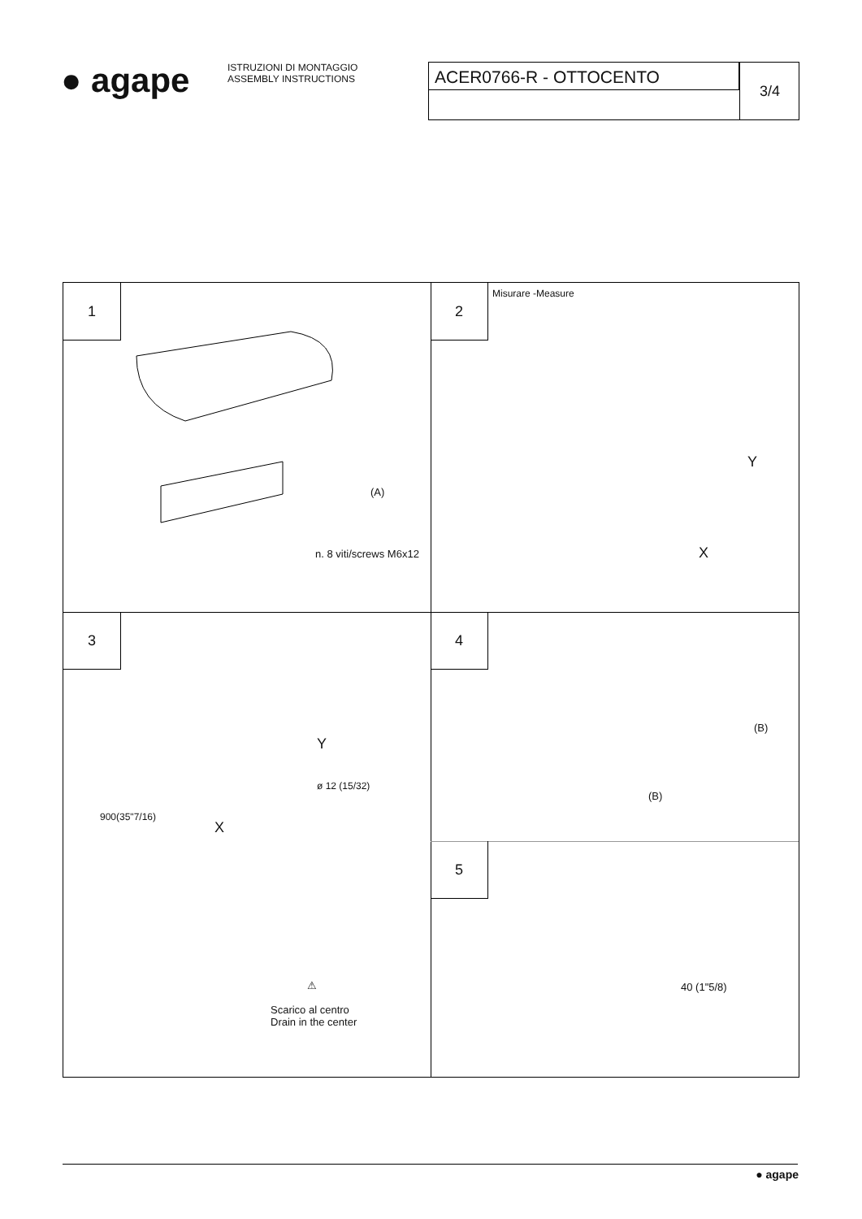● agape
ISTRUZIONI DI MONTAGGIO
ASSEMBLY INSTRUCTIONS
ACER0766-R - OTTOCENTO 3/4
1
(A)
n. 8 viti/screws M6x12
2 Misurare -Measure
Y
X
3
Y
ø 12 (15/32)
900(35"7/16)
X
⚠
Scarico al centro
Drain in the center
4
(B)
(B)
5
40 (1"5/8)
● agape